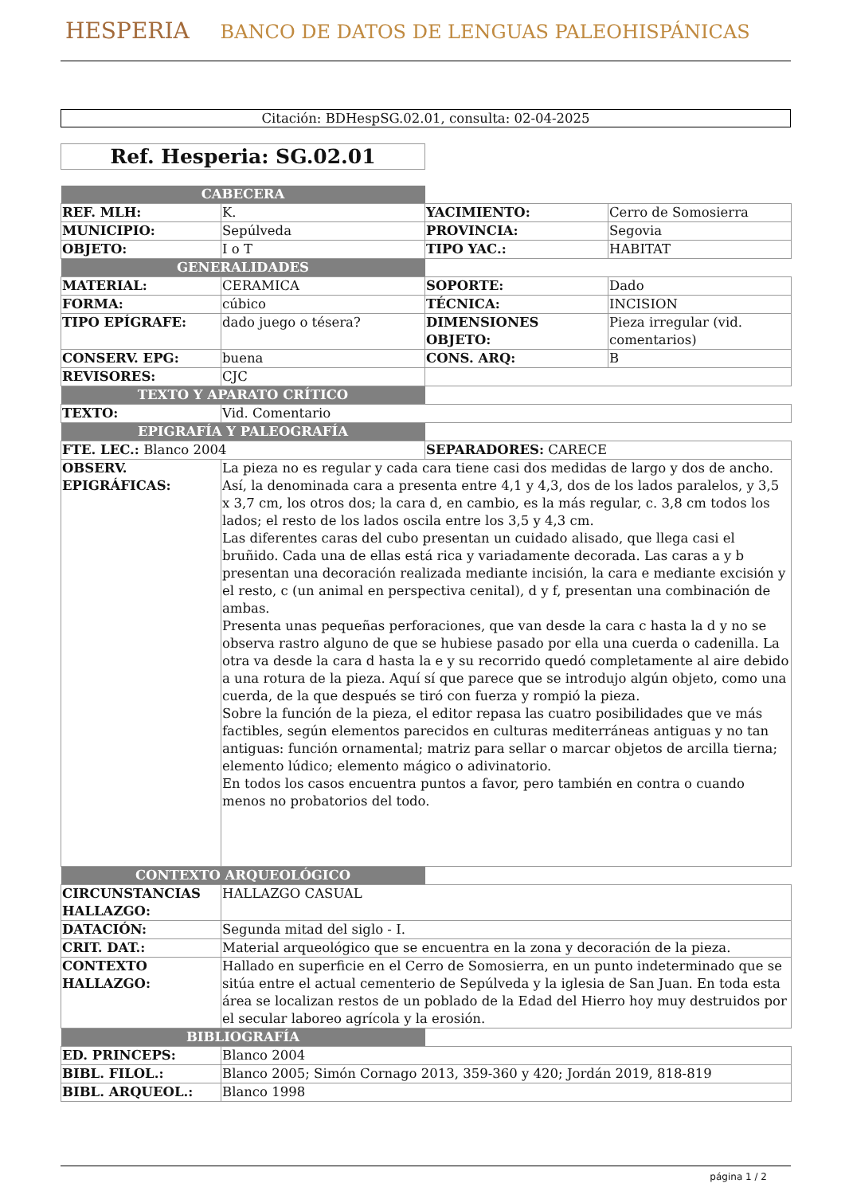HESPERIA BANCO DE DATOS DE LENGUAS PALEOHISPÁNICAS
Citación: BDHespSG.02.01, consulta: 02-04-2025
Ref. Hesperia: SG.02.01
| CABECERA | | | |
| REF. MLH: | K. | YACIMIENTO: | Cerro de Somosierra |
| MUNICIPIO: | Sepúlveda | PROVINCIA: | Segovia |
| OBJETO: | I o T | TIPO YAC.: | HABITAT |
| GENERALIDADES | | | |
| MATERIAL: | CERAMICA | SOPORTE: | Dado |
| FORMA: | cúbico | TÉCNICA: | INCISION |
| TIPO EPÍGRAFE: | dado juego o tésera? | DIMENSIONES OBJETO: | Pieza irregular (vid. comentarios) |
| CONSERV. EPG: | buena | CONS. ARQ: | B |
| REVISORES: | CJC | | |
| TEXTO Y APARATO CRÍTICO | | | |
| TEXTO: | Vid. Comentario | | |
| EPIGRAFÍA Y PALEOGRAFÍA | | | |
| FTE. LEC.: Blanco 2004 | | SEPARADORES: CARECE | |
| OBSERV. EPIGRÁFICAS: | La pieza no es regular y cada cara tiene casi dos medidas de largo y dos de ancho. Así, la denominada cara a presenta entre 4,1 y 4,3, dos de los lados paralelos, y 3,5 x 3,7 cm, los otros dos; la cara d, en cambio, es la más regular, c. 3,8 cm todos los lados; el resto de los lados oscila entre los 3,5 y 4,3 cm. Las diferentes caras del cubo presentan un cuidado alisado, que llega casi el bruñido. Cada una de ellas está rica y variadamente decorada. Las caras a y b presentan una decoración realizada mediante incisión, la cara e mediante excisión y el resto, c (un animal en perspectiva cenital), d y f, presentan una combinación de ambas. Presenta unas pequeñas perforaciones, que van desde la cara c hasta la d y no se observa rastro alguno de que se hubiese pasado por ella una cuerda o cadenilla. La otra va desde la cara d hasta la e y su recorrido quedó completamente al aire debido a una rotura de la pieza. Aquí sí que parece que se introdujo algún objeto, como una cuerda, de la que después se tiró con fuerza y rompió la pieza. Sobre la función de la pieza, el editor repasa las cuatro posibilidades que ve más factibles, según elementos parecidos en culturas mediterráneas antiguas y no tan antiguas: función ornamental; matriz para sellar o marcar objetos de arcilla tierna; elemento lúdico; elemento mágico o adivinatorio. En todos los casos encuentra puntos a favor, pero también en contra o cuando menos no probatorios del todo. | | |
| CONTEXTO ARQUEOLÓGICO | | | |
| CIRCUNSTANCIAS HALLAZGO: | HALLAZGO CASUAL | | |
| DATACIÓN: | Segunda mitad del siglo - I. | | |
| CRIT. DAT.: | Material arqueológico que se encuentra en la zona y decoración de la pieza. | | |
| CONTEXTO HALLAZGO: | Hallado en superficie en el Cerro de Somosierra, en un punto indeterminado que se sitúa entre el actual cementerio de Sepúlveda y la iglesia de San Juan. En toda esta área se localizan restos de un poblado de la Edad del Hierro hoy muy destruidos por el secular laboreo agrícola y la erosión. | | |
| BIBLIOGRAFÍA | | | |
| ED. PRINCEPS: | Blanco 2004 | | |
| BIBL. FILOL.: | Blanco 2005; Simón Cornago 2013, 359-360 y 420; Jordán 2019, 818-819 | | |
| BIBL. ARQUEOL.: | Blanco 1998 | | |
página 1 / 2